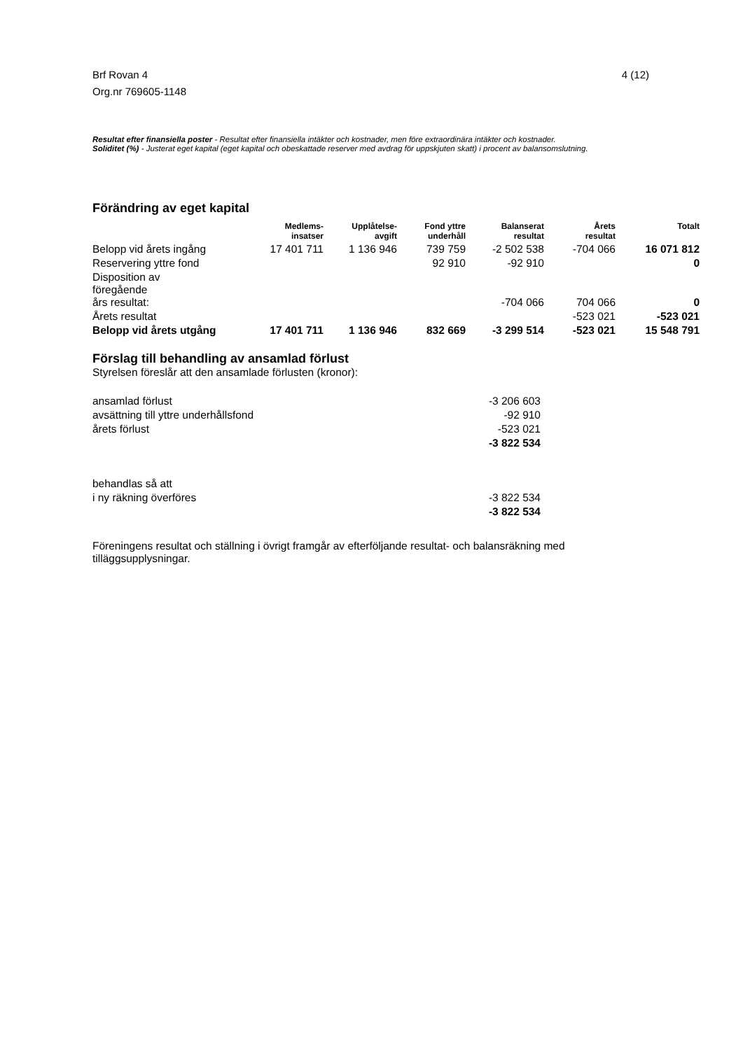Brf Rovan 4
Org.nr 769605-1148
4 (12)
Resultat efter finansiella poster - Resultat efter finansiella intäkter och kostnader, men före extraordinära intäkter och kostnader.
Soliditet (%) - Justerat eget kapital (eget kapital och obeskattade reserver med avdrag för uppskjuten skatt) i procent av balansomslutning.
Förändring av eget kapital
| | Medlems- insatser | Upplåtelse- avgift | Fond yttre underhåll | Balanserat resultat | Årets resultat | Totalt |
| --- | --- | --- | --- | --- | --- | --- |
| Belopp vid årets ingång | 17 401 711 | 1 136 946 | 739 759 | -2 502 538 | -704 066 | 16 071 812 |
| Reservering yttre fond | | | 92 910 | -92 910 | | 0 |
| Disposition av föregående års resultat: | | | | -704 066 | 704 066 | 0 |
| Årets resultat | | | | | -523 021 | -523 021 |
| Belopp vid årets utgång | 17 401 711 | 1 136 946 | 832 669 | -3 299 514 | -523 021 | 15 548 791 |
Förslag till behandling av ansamlad förlust
Styrelsen föreslår att den ansamlade förlusten (kronor):
ansamlad förlust -3 206 603
avsättning till yttre underhållsfond -92 910
årets förlust -523 021
-3 822 534
behandlas så att
i ny räkning överföres -3 822 534
-3 822 534
Föreningens resultat och ställning i övrigt framgår av efterföljande resultat- och balansräkning med tilläggsupplysningar.